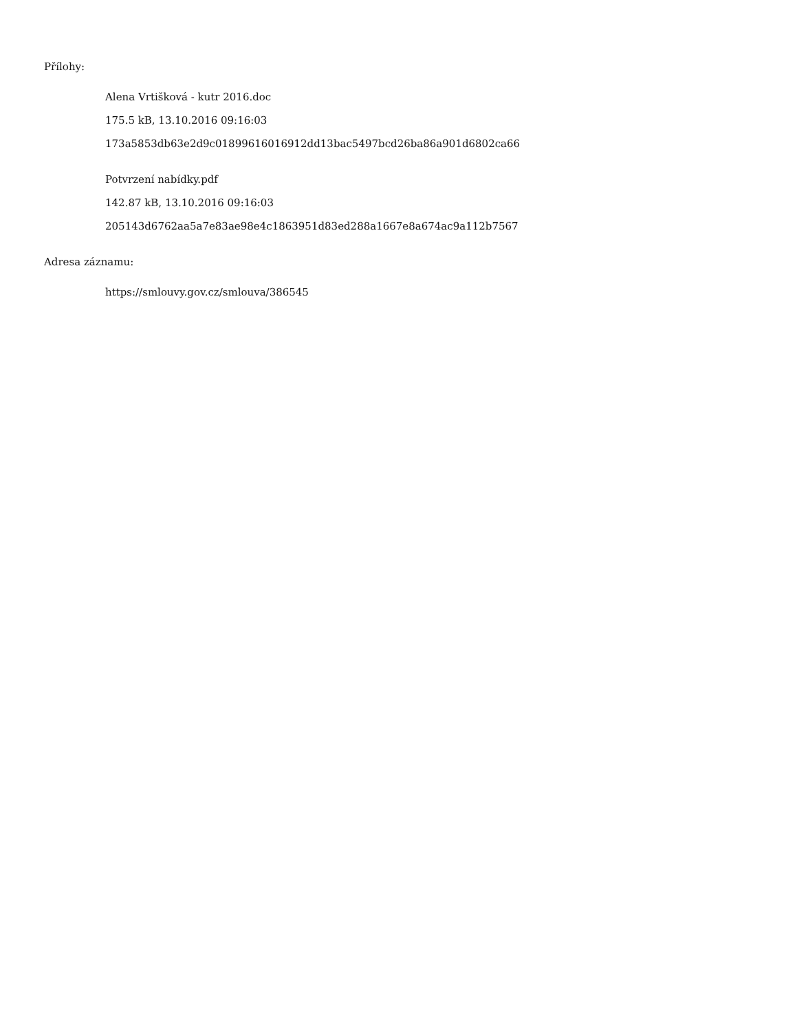Přílohy:
Alena Vrtišková - kutr 2016.doc
175.5 kB, 13.10.2016 09:16:03
173a5853db63e2d9c01899616016912dd13bac5497bcd26ba86a901d6802ca66
Potvrzení nabídky.pdf
142.87 kB, 13.10.2016 09:16:03
205143d6762aa5a7e83ae98e4c1863951d83ed288a1667e8a674ac9a112b7567
Adresa záznamu:
https://smlouvy.gov.cz/smlouva/386545